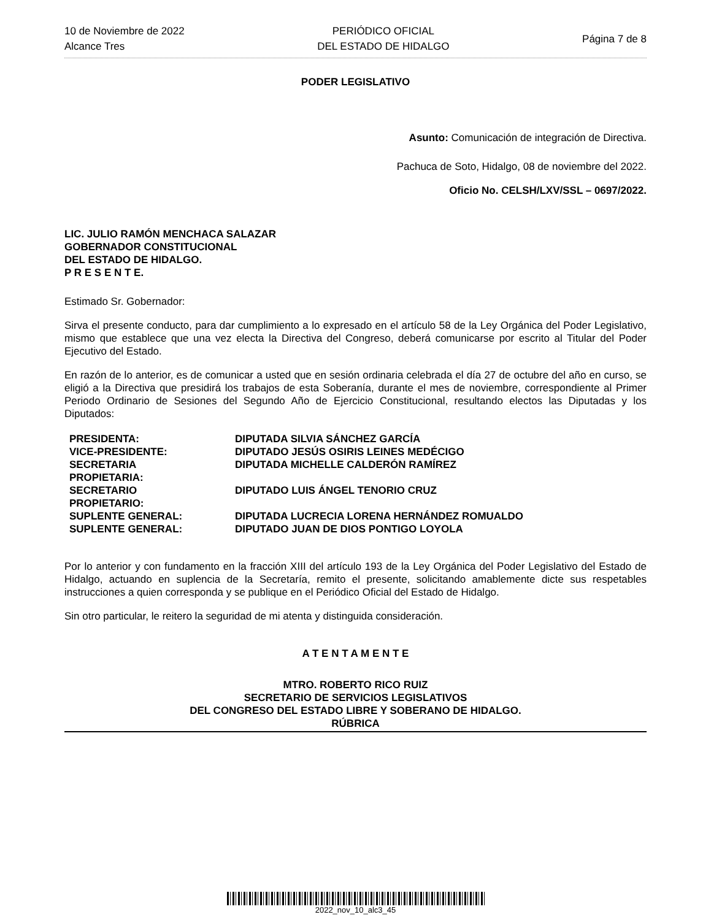10 de Noviembre de 2022
Alcance Tres
PERIÓDICO OFICIAL
DEL ESTADO DE HIDALGO
Página 7 de 8
PODER LEGISLATIVO
Asunto: Comunicación de integración de Directiva.
Pachuca de Soto, Hidalgo, 08 de noviembre del 2022.
Oficio No. CELSH/LXV/SSL – 0697/2022.
LIC. JULIO RAMÓN MENCHACA SALAZAR
GOBERNADOR CONSTITUCIONAL
DEL ESTADO DE HIDALGO.
P R E S E N T E.
Estimado Sr. Gobernador:
Sirva el presente conducto, para dar cumplimiento a lo expresado en el artículo 58 de la Ley Orgánica del Poder Legislativo, mismo que establece que una vez electa la Directiva del Congreso, deberá comunicarse por escrito al Titular del Poder Ejecutivo del Estado.
En razón de lo anterior, es de comunicar a usted que en sesión ordinaria celebrada el día 27 de octubre del año en curso, se eligió a la Directiva que presidirá los trabajos de esta Soberanía, durante el mes de noviembre, correspondiente al Primer Periodo Ordinario de Sesiones del Segundo Año de Ejercicio Constitucional, resultando electos las Diputadas y los Diputados:
| PRESIDENTA: | DIPUTADA SILVIA SÁNCHEZ GARCÍA |
| VICE-PRESIDENTE: | DIPUTADO JESÚS OSIRIS LEINES MEDÉCIGO |
| SECRETARIA PROPIETARIA: | DIPUTADA MICHELLE CALDERÓN RAMÍREZ |
| SECRETARIO PROPIETARIO: | DIPUTADO LUIS ÁNGEL TENORIO CRUZ |
| SUPLENTE GENERAL: | DIPUTADA LUCRECIA LORENA HERNÁNDEZ ROMUALDO |
| SUPLENTE GENERAL: | DIPUTADO JUAN DE DIOS PONTIGO LOYOLA |
Por lo anterior y con fundamento en la fracción XIII del artículo 193 de la Ley Orgánica del Poder Legislativo del Estado de Hidalgo, actuando en suplencia de la Secretaría, remito el presente, solicitando amablemente dicte sus respetables instrucciones a quien corresponda y se publique en el Periódico Oficial del Estado de Hidalgo.
Sin otro particular, le reitero la seguridad de mi atenta y distinguida consideración.
A T E N T A M E N T E
MTRO. ROBERTO RICO RUIZ
SECRETARIO DE SERVICIOS LEGISLATIVOS
DEL CONGRESO DEL ESTADO LIBRE Y SOBERANO DE HIDALGO.
RÚBRICA
2022_nov_10_alc3_45